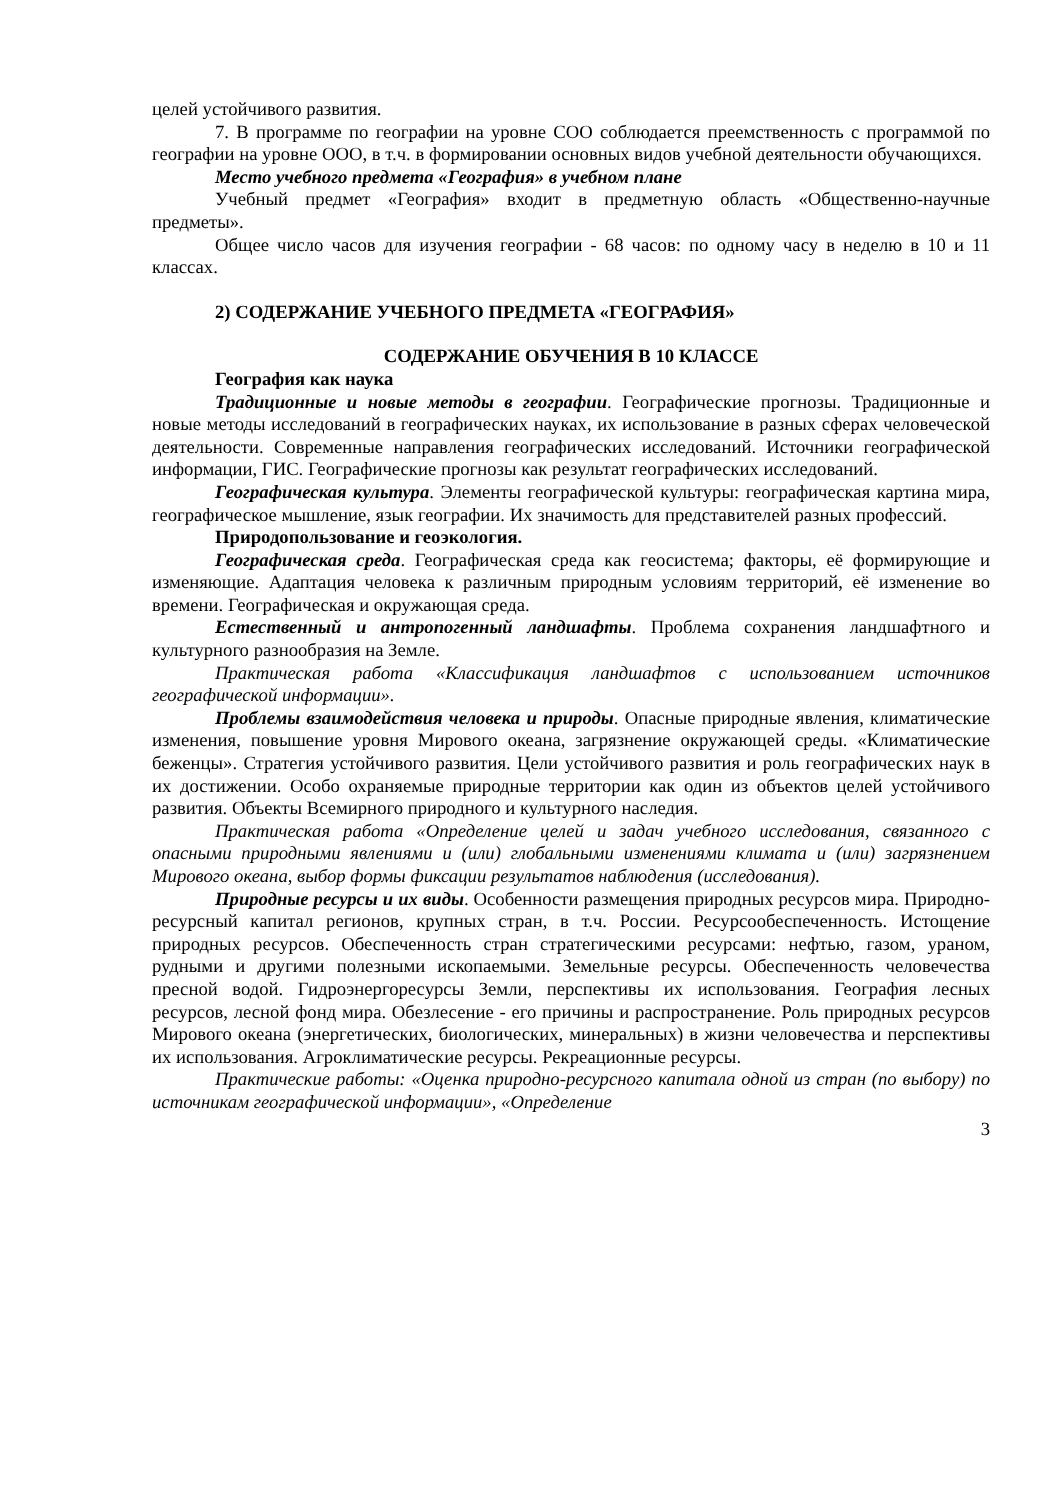целей устойчивого развития.
7. В программе по географии на уровне СОО соблюдается преемственность с программой по географии на уровне ООО, в т.ч. в формировании основных видов учебной деятельности обучающихся.
Место учебного предмета «География» в учебном плане
Учебный предмет «География» входит в предметную область «Общественно-научные предметы».
Общее число часов для изучения географии - 68 часов: по одному часу в неделю в 10 и 11 классах.
2) СОДЕРЖАНИЕ УЧЕБНОГО ПРЕДМЕТА «ГЕОГРАФИЯ»
СОДЕРЖАНИЕ ОБУЧЕНИЯ В 10 КЛАССЕ
География как наука
Традиционные и новые методы в географии. Географические прогнозы. Традиционные и новые методы исследований в географических науках, их использование в разных сферах человеческой деятельности. Современные направления географических исследований. Источники географической информации, ГИС. Географические прогнозы как результат географических исследований.
Географическая культура. Элементы географической культуры: географическая картина мира, географическое мышление, язык географии. Их значимость для представителей разных профессий.
Природопользование и геоэкология.
Географическая среда. Географическая среда как геосистема; факторы, её формирующие и изменяющие. Адаптация человека к различным природным условиям территорий, её изменение во времени. Географическая и окружающая среда.
Естественный и антропогенный ландшафты. Проблема сохранения ландшафтного и культурного разнообразия на Земле.
Практическая работа «Классификация ландшафтов с использованием источников географической информации».
Проблемы взаимодействия человека и природы. Опасные природные явления, климатические изменения, повышение уровня Мирового океана, загрязнение окружающей среды. «Климатические беженцы». Стратегия устойчивого развития. Цели устойчивого развития и роль географических наук в их достижении. Особо охраняемые природные территории как один из объектов целей устойчивого развития. Объекты Всемирного природного и культурного наследия.
Практическая работа «Определение целей и задач учебного исследования, связанного с опасными природными явлениями и (или) глобальными изменениями климата и (или) загрязнением Мирового океана, выбор формы фиксации результатов наблюдения (исследования).
Природные ресурсы и их виды. Особенности размещения природных ресурсов мира. Природно-ресурсный капитал регионов, крупных стран, в т.ч. России. Ресурсообеспеченность. Истощение природных ресурсов. Обеспеченность стран стратегическими ресурсами: нефтью, газом, ураном, рудными и другими полезными ископаемыми. Земельные ресурсы. Обеспеченность человечества пресной водой. Гидроэнергоресурсы Земли, перспективы их использования. География лесных ресурсов, лесной фонд мира. Обезлесение - его причины и распространение. Роль природных ресурсов Мирового океана (энергетических, биологических, минеральных) в жизни человечества и перспективы их использования. Агроклиматические ресурсы. Рекреационные ресурсы.
Практические работы: «Оценка природно-ресурсного капитала одной из стран (по выбору) по источникам географической информации», «Определение
3